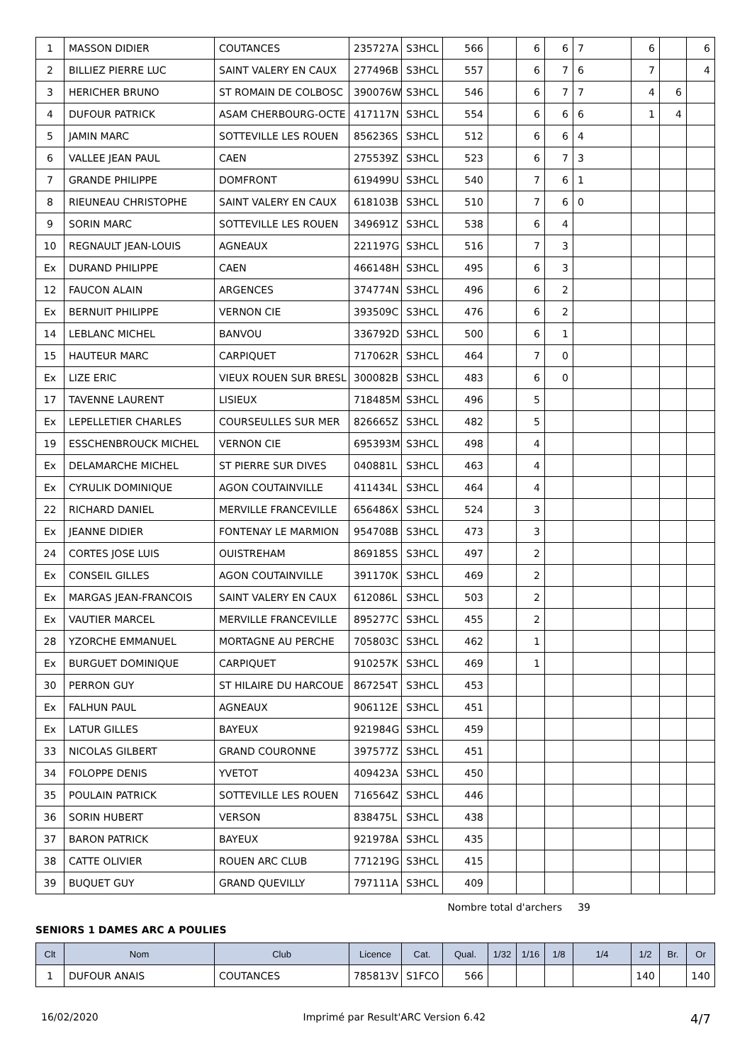| 1 | MASSON DIDIER | COUTANCES | 235727A | S3HCL | 566 | | 6 | 6 | 7 | 6 | | 6 |
| 2 | BILLIEZ PIERRE LUC | SAINT VALERY EN CAUX | 277496B | S3HCL | 557 | | 6 | 7 | 6 | 7 | | 4 |
| 3 | HERICHER BRUNO | ST ROMAIN DE COLBOSC | 390076W | S3HCL | 546 | | 6 | 7 | 7 | 4 | 6 | |
| 4 | DUFOUR PATRICK | ASAM CHERBOURG-OCTE | 417117N | S3HCL | 554 | | 6 | 6 | 6 | 1 | 4 | |
| 5 | JAMIN MARC | SOTTEVILLE LES ROUEN | 856236S | S3HCL | 512 | | 6 | 6 | 4 | | | |
| 6 | VALLEE JEAN PAUL | CAEN | 275539Z | S3HCL | 523 | | 6 | 7 | 3 | | | |
| 7 | GRANDE PHILIPPE | DOMFRONT | 619499U | S3HCL | 540 | | 7 | 6 | 1 | | | |
| 8 | RIEUNEAU CHRISTOPHE | SAINT VALERY EN CAUX | 618103B | S3HCL | 510 | | 7 | 6 | 0 | | | |
| 9 | SORIN MARC | SOTTEVILLE LES ROUEN | 349691Z | S3HCL | 538 | | 6 | 4 | | | | |
| 10 | REGNAULT JEAN-LOUIS | AGNEAUX | 221197G | S3HCL | 516 | | 7 | 3 | | | | |
| Ex | DURAND PHILIPPE | CAEN | 466148H | S3HCL | 495 | | 6 | 3 | | | | |
| 12 | FAUCON ALAIN | ARGENCES | 374774N | S3HCL | 496 | | 6 | 2 | | | | |
| Ex | BERNUIT PHILIPPE | VERNON CIE | 393509C | S3HCL | 476 | | 6 | 2 | | | | |
| 14 | LEBLANC MICHEL | BANVOU | 336792D | S3HCL | 500 | | 6 | 1 | | | | |
| 15 | HAUTEUR MARC | CARPIQUET | 717062R | S3HCL | 464 | | 7 | 0 | | | | |
| Ex | LIZE ERIC | VIEUX ROUEN SUR BRESL | 300082B | S3HCL | 483 | | 6 | 0 | | | | |
| 17 | TAVENNE LAURENT | LISIEUX | 718485M | S3HCL | 496 | | 5 | | | | | |
| Ex | LEPELLETIER CHARLES | COURSEULLES SUR MER | 826665Z | S3HCL | 482 | | 5 | | | | | |
| 19 | ESSCHENBROUCK MICHEL | VERNON CIE | 695393M | S3HCL | 498 | | 4 | | | | | |
| Ex | DELAMARCHE MICHEL | ST PIERRE SUR DIVES | 040881L | S3HCL | 463 | | 4 | | | | | |
| Ex | CYRULIK DOMINIQUE | AGON COUTAINVILLE | 411434L | S3HCL | 464 | | 4 | | | | | |
| 22 | RICHARD DANIEL | MERVILLE FRANCEVILLE | 656486X | S3HCL | 524 | | 3 | | | | | |
| Ex | JEANNE DIDIER | FONTENAY LE MARMION | 954708B | S3HCL | 473 | | 3 | | | | | |
| 24 | CORTES JOSE LUIS | OUISTREHAM | 869185S | S3HCL | 497 | | 2 | | | | | |
| Ex | CONSEIL GILLES | AGON COUTAINVILLE | 391170K | S3HCL | 469 | | 2 | | | | | |
| Ex | MARGAS JEAN-FRANCOIS | SAINT VALERY EN CAUX | 612086L | S3HCL | 503 | | 2 | | | | | |
| Ex | VAUTIER MARCEL | MERVILLE FRANCEVILLE | 895277C | S3HCL | 455 | | 2 | | | | | |
| 28 | YZORCHE EMMANUEL | MORTAGNE AU PERCHE | 705803C | S3HCL | 462 | | 1 | | | | | |
| Ex | BURGUET DOMINIQUE | CARPIQUET | 910257K | S3HCL | 469 | | 1 | | | | | |
| 30 | PERRON GUY | ST HILAIRE DU HARCOUE | 867254T | S3HCL | 453 | | | | | | | |
| Ex | FALHUN PAUL | AGNEAUX | 906112E | S3HCL | 451 | | | | | | | |
| Ex | LATUR GILLES | BAYEUX | 921984G | S3HCL | 459 | | | | | | | |
| 33 | NICOLAS GILBERT | GRAND COURONNE | 397577Z | S3HCL | 451 | | | | | | | |
| 34 | FOLOPPE DENIS | YVETOT | 409423A | S3HCL | 450 | | | | | | | |
| 35 | POULAIN PATRICK | SOTTEVILLE LES ROUEN | 716564Z | S3HCL | 446 | | | | | | | |
| 36 | SORIN HUBERT | VERSON | 838475L | S3HCL | 438 | | | | | | | |
| 37 | BARON PATRICK | BAYEUX | 921978A | S3HCL | 435 | | | | | | | |
| 38 | CATTE OLIVIER | ROUEN ARC CLUB | 771219G | S3HCL | 415 | | | | | | | |
| 39 | BUQUET GUY | GRAND QUEVILLY | 797111A | S3HCL | 409 | | | | | | | |
Nombre total d'archers 39
SENIORS 1 DAMES ARC A POULIES
| Clt | Nom | Club | Licence | Cat. | Qual. | 1/32 | 1/16 | 1/8 | 1/4 | 1/2 | Br. | Or |
| --- | --- | --- | --- | --- | --- | --- | --- | --- | --- | --- | --- | --- |
| 1 | DUFOUR ANAIS | COUTANCES | 785813V | S1FCO | 566 | | | | | 140 | | 140 |
16/02/2020 Imprimé par Result'ARC Version 6.42 4/7